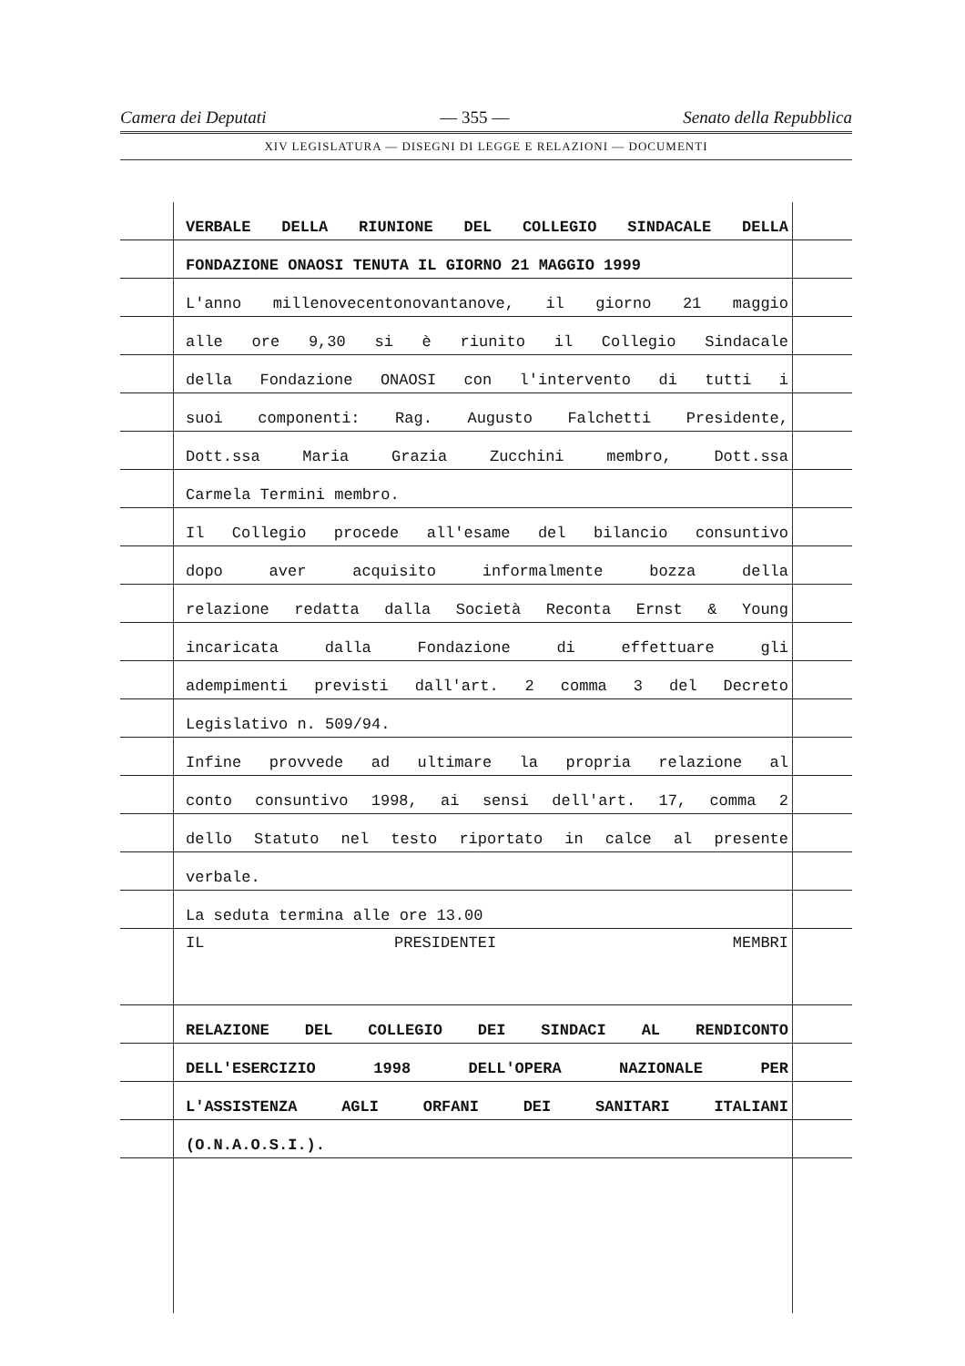Camera dei Deputati — 355 — Senato della Repubblica
XIV LEGISLATURA — DISEGNI DI LEGGE E RELAZIONI — DOCUMENTI
VERBALE DELLA RIUNIONE DEL COLLEGIO SINDACALE DELLA
FONDAZIONE ONAOSI TENUTA IL GIORNO 21 MAGGIO 1999
L'anno millenovecentonovantanove, il giorno 21 maggio
alle ore 9,30 si è riunito il Collegio Sindacale
della Fondazione ONAOSI con l'intervento di tutti i
suoi componenti: Rag. Augusto Falchetti Presidente,
Dott.ssa Maria Grazia Zucchini membro, Dott.ssa
Carmela Termini membro.
Il Collegio procede all'esame del bilancio consuntivo
dopo aver acquisito informalmente bozza della
relazione redatta dalla Società Reconta Ernst & Young
incaricata dalla Fondazione di effettuare gli
adempimenti previsti dall'art. 2 comma 3 del Decreto
Legislativo n. 509/94.
Infine provvede ad ultimare la propria relazione al
conto consuntivo 1998, ai sensi dell'art. 17, comma 2
dello Statuto nel testo riportato in calce al presente
verbale.
La seduta termina alle ore 13.00
IL PRESIDENTE I MEMBRI
RELAZIONE DEL COLLEGIO DEI SINDACI AL RENDICONTO
DELL'ESERCIZIO 1998 DELL'OPERA NAZIONALE PER
L'ASSISTENZA AGLI ORFANI DEI SANITARI ITALIANI
(O.N.A.O.S.I.).